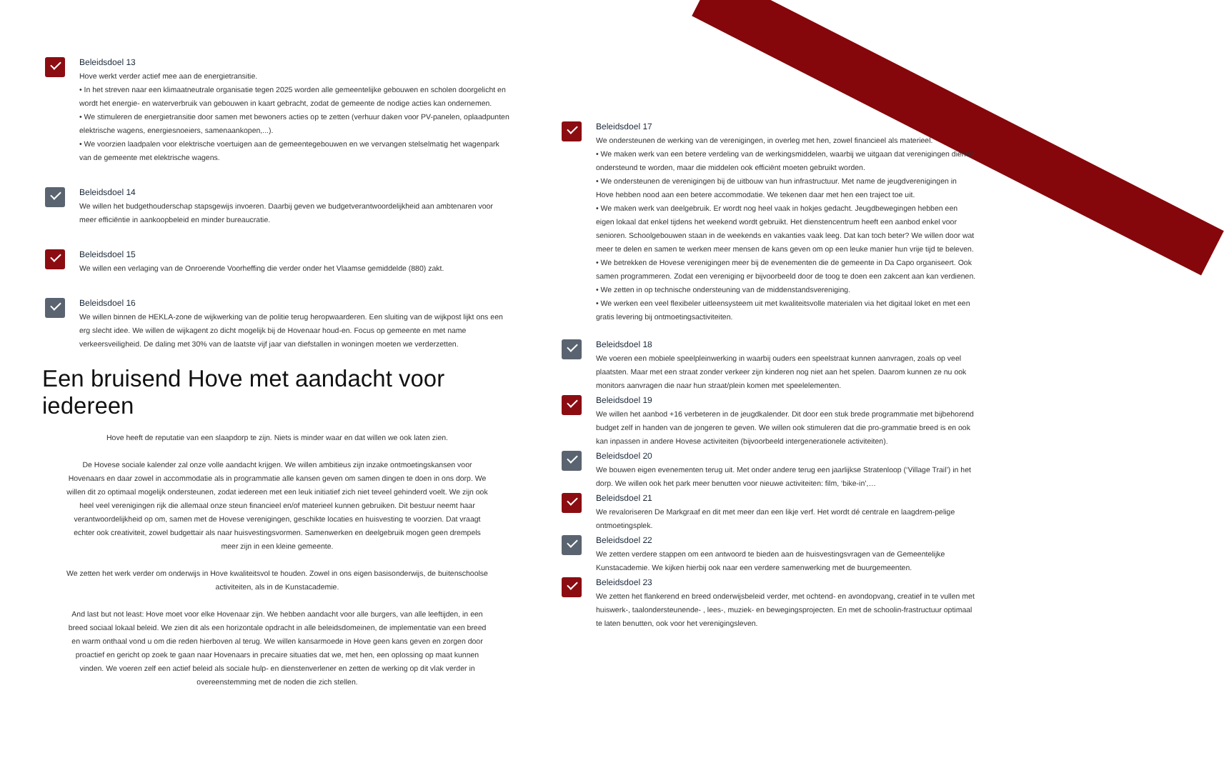Beleidsdoel 13
Hove werkt verder actief mee aan de energietransitie.
• In het streven naar een klimaatneutrale organisatie tegen 2025 worden alle gemeentelijke gebouwen en scholen doorgelicht en wordt het energie- en waterverbruik van gebouwen in kaart gebracht, zodat de gemeente de nodige acties kan ondernemen.
• We stimuleren de energietransitie door samen met bewoners acties op te zetten (verhuur daken voor PV-panelen, oplaadpunten elektrische wagens, energiesnoeiers, samenaankopen,...).
• We voorzien laadpalen voor elektrische voertuigen aan de gemeentegebouwen en we vervangen stelselmatig het wagenpark van de gemeente met elektrische wagens.
Beleidsdoel 14
We willen het budgethouderschap stapsgewijs invoeren. Daarbij geven we budgetverantwoordelijkheid aan ambtenaren voor meer efficiëntie in aankoopbeleid en minder bureaucratie.
Beleidsdoel 15
We willen een verlaging van de Onroerende Voorheffing die verder onder het Vlaamse gemiddelde (880) zakt.
Beleidsdoel 16
We willen binnen de HEKLA-zone de wijkwerking van de politie terug heropwaarderen. Een sluiting van de wijkpost lijkt ons een erg slecht idee. We willen de wijkagent zo dicht mogelijk bij de Hovenaar houd-en. Focus op gemeente en met name verkeersveiligheid. De daling met 30% van de laatste vijf jaar van diefstallen in woningen moeten we verderzetten.
Een bruisend Hove met aandacht voor iedereen
Hove heeft de reputatie van een slaapdorp te zijn. Niets is minder waar en dat willen we ook laten zien.
De Hovese sociale kalender zal onze volle aandacht krijgen. We willen ambitieus zijn inzake ontmoetingskansen voor Hovenaars en daar zowel in accommodatie als in programmatie alle kansen geven om samen dingen te doen in ons dorp. We willen dit zo optimaal mogelijk ondersteunen, zodat iedereen met een leuk initiatief zich niet teveel gehinderd voelt. We zijn ook heel veel verenigingen rijk die allemaal onze steun financieel en/of materieel kunnen gebruiken. Dit bestuur neemt haar verantwoordelijkheid op om, samen met de Hovese verenigingen, geschikte locaties en huisvesting te voorzien. Dat vraagt echter ook creativiteit, zowel budgettair als naar huisvestingsvormen. Samenwerken en deelgebruik mogen geen drempels meer zijn in een kleine gemeente.
We zetten het werk verder om onderwijs in Hove kwaliteitsvol te houden. Zowel in ons eigen basisonderwijs, de buitenschoolse activiteiten, als in de Kunstacademie.
And last but not least: Hove moet voor elke Hovenaar zijn. We hebben aandacht voor alle burgers, van alle leeftijden, in een breed sociaal lokaal beleid. We zien dit als een horizontale opdracht in alle beleidsdomeinen, de implementatie van een breed en warm onthaal vond u om die reden hierboven al terug. We willen kansarmoede in Hove geen kans geven en zorgen door proactief en gericht op zoek te gaan naar Hovenaars in precaire situaties dat we, met hen, een oplossing op maat kunnen vinden. We voeren zelf een actief beleid als sociale hulp- en dienstenverlener en zetten de werking op dit vlak verder in overeenstemming met de noden die zich stellen.
Beleidsdoel 17
We ondersteunen de werking van de verenigingen, in overleg met hen, zowel financieel als materieel.
• We maken werk van een betere verdeling van de werkingsmiddelen, waarbij we uitgaan dat verenigingen dienen ondersteund te worden, maar die middelen ook efficiënt moeten gebruikt worden.
• We ondersteunen de verenigingen bij de uitbouw van hun infrastructuur. Met name de jeugdverenigingen in Hove hebben nood aan een betere accommodatie. We tekenen daar met hen een traject toe uit.
• We maken werk van deelgebruik. Er wordt nog heel vaak in hokjes gedacht. Jeugdbewegingen hebben een eigen lokaal dat enkel tijdens het weekend wordt gebruikt. Het dienstencentrum heeft een aanbod enkel voor senioren. Schoolgebouwen staan in de weekends en vakanties vaak leeg. Dat kan toch beter? We willen door wat meer te delen en samen te werken meer mensen de kans geven om op een leuke manier hun vrije tijd te beleven.
• We betrekken de Hovese verenigingen meer bij de evenementen die de gemeente in Da Capo organiseert. Ook samen programmeren. Zodat een vereniging er bijvoorbeeld door de toog te doen een zakcent aan kan verdienen.
• We zetten in op technische ondersteuning van de middenstandsvereniging.
• We werken een veel flexibeler uitleensysteem uit met kwaliteitsvolle materialen via het digitaal loket en met een gratis levering bij ontmoetingsactiviteiten.
Beleidsdoel 18
We voeren een mobiele speelpleinwerking in waarbij ouders een speelstraat kunnen aanvragen, zoals op veel plaatsten. Maar met een straat zonder verkeer zijn kinderen nog niet aan het spelen. Daarom kunnen ze nu ook monitors aanvragen die naar hun straat/plein komen met speelelementen.
Beleidsdoel 19
We willen het aanbod +16 verbeteren in de jeugdkalender. Dit door een stuk brede programmatie met bijbehorend budget zelf in handen van de jongeren te geven. We willen ook stimuleren dat die pro-grammatie breed is en ook kan inpassen in andere Hovese activiteiten (bijvoorbeeld intergenerationele activiteiten).
Beleidsdoel 20
We bouwen eigen evenementen terug uit. Met onder andere terug een jaarlijkse Stratenloop (‘Village Trail’) in het dorp. We willen ook het park meer benutten voor nieuwe activiteiten: film, ‘bike-in’,…
Beleidsdoel 21
We revaloriseren De Markgraaf en dit met meer dan een likje verf. Het wordt dé centrale en laagdrem-pelige ontmoetingsplek.
Beleidsdoel 22
We zetten verdere stappen om een antwoord te bieden aan de huisvestingsvragen van de Gemeentelijke Kunstacademie. We kijken hierbij ook naar een verdere samenwerking met de buurgemeenten.
Beleidsdoel 23
We zetten het flankerend en breed onderwijsbeleid verder, met ochtend- en avondopvang, creatief in te vullen met huiswerk-, taalondersteunende- , lees-, muziek- en bewegingsprojecten. En met de schoolin-frastructuur optimaal te laten benutten, ook voor het verenigingsleven.